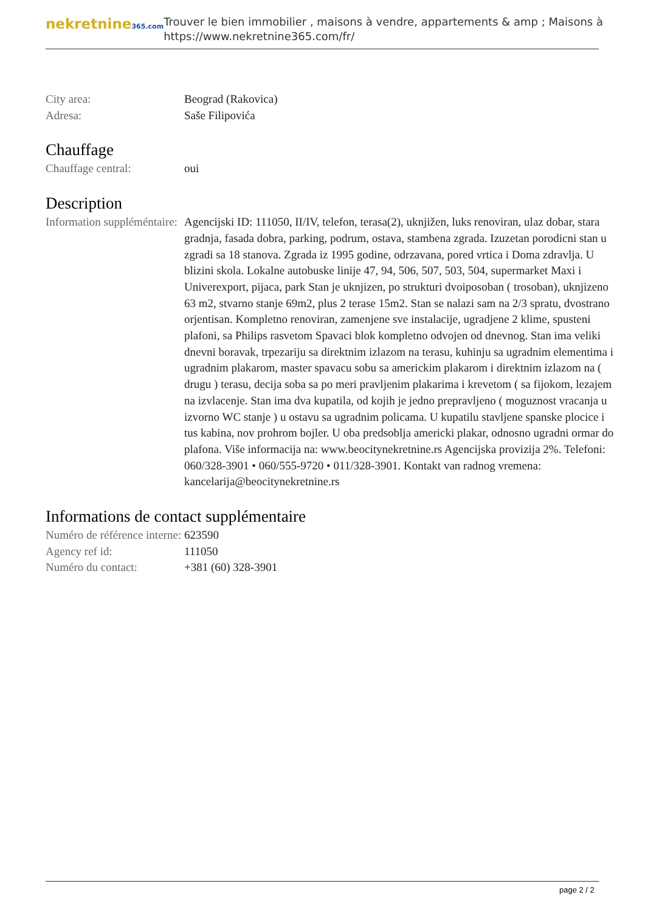nekretnine365.com
Trouver le bien immobilier , maisons à vendre, appartements & amp ; Maisons à
https://www.nekretnine365.com/fr/
City area: Beograd (Rakovica)
Adresa: Saše Filipovića
Chauffage
Chauffage central: oui
Description
Information suppléméntaire:
Agencijski ID: 111050, II/IV, telefon, terasa(2), uknjižen, luks renoviran, ulaz dobar, stara gradnja, fasada dobra, parking, podrum, ostava, stambena zgrada. Izuzetan porodicni stan u zgradi sa 18 stanova. Zgrada iz 1995 godine, odrzavana, pored vrtica i Doma zdravlja. U blizini skola. Lokalne autobuske linije 47, 94, 506, 507, 503, 504, supermarket Maxi i Univerexport, pijaca, park Stan je uknjizen, po strukturi dvoiposoban ( trosoban), uknjizeno 63 m2, stvarno stanje 69m2, plus 2 terase 15m2. Stan se nalazi sam na 2/3 spratu, dvostrano orjentisan. Kompletno renoviran, zamenjene sve instalacije, ugradjene 2 klime, spusteni plafoni, sa Philips rasvetom Spavaci blok kompletno odvojen od dnevnog. Stan ima veliki dnevni boravak, trpezariju sa direktnim izlazom na terasu, kuhinju sa ugradnim elementima i ugradnim plakarom, master spavacu sobu sa americkim plakarom i direktnim izlazom na ( drugu ) terasu, decija soba sa po meri pravljenim plakarima i krevetom ( sa fijokom, lezajem na izvlacenje. Stan ima dva kupatila, od kojih je jedno prepravljeno ( moguznost vracanja u izvorno WC stanje ) u ostavu sa ugradnim policama. U kupatilu stavljene spanske plocice i tus kabina, nov prohrom bojler. U oba predsoblja americki plakar, odnosno ugradni ormar do plafona. Više informacija na: www.beocitynekretnine.rs Agencijska provizija 2%. Telefoni: 060/328-3901 • 060/555-9720 • 011/328-3901. Kontakt van radnog vremena: kancelarija@beocitynekretnine.rs
Informations de contact supplémentaire
Numéro de référence interne:
623590
Agency ref id: 111050
Numéro du contact: +381 (60) 328-3901
page 2 / 2